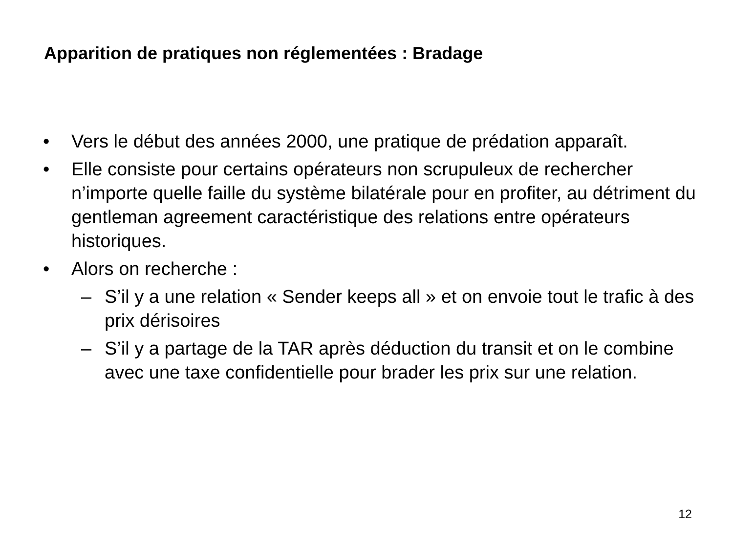Apparition de pratiques non réglementées : Bradage
• Vers le début des années 2000, une pratique de prédation apparaît.
• Elle consiste pour certains opérateurs non scrupuleux de rechercher n’importe quelle faille du système bilatérale pour en profiter, au détriment du gentleman agreement caractéristique des relations entre opérateurs historiques.
• Alors on recherche :
– S’il y a une relation « Sender keeps all » et on envoie tout le trafic à des prix dérisoires
– S’il y a partage de la TAR après déduction du transit et on le combine avec une taxe confidentielle pour brader les prix sur une relation.
12